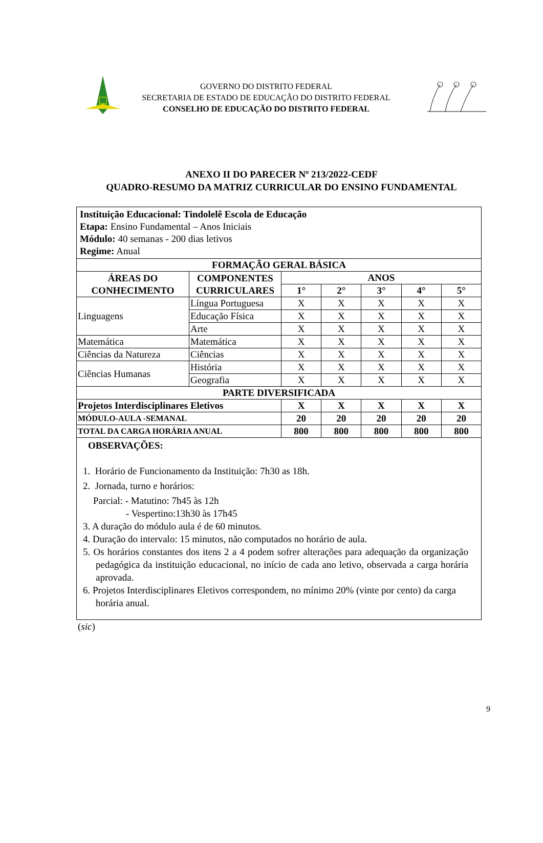GOVERNO DO DISTRITO FEDERAL
SECRETARIA DE ESTADO DE EDUCAÇÃO DO DISTRITO FEDERAL
CONSELHO DE EDUCAÇÃO DO DISTRITO FEDERAL
ANEXO II DO PARECER Nº 213/2022-CEDF
QUADRO-RESUMO DA MATRIZ CURRICULAR DO ENSINO FUNDAMENTAL
| Instituição Educacional: Tindolelê Escola de Educação Etapa: Ensino Fundamental – Anos Iniciais Módulo: 40 semanas - 200 dias letivos Regime: Anual | | | | | | |
| FORMAÇÃO GERAL BÁSICA | | | | | | |
| ÁREAS DO CONHECIMENTO | COMPONENTES CURRICULARES | ANOS | | | | |
| | | 1° | 2° | 3° | 4° | 5° |
| Linguagens | Língua Portuguesa | X | X | X | X | X |
| | Educação Física | X | X | X | X | X |
| | Arte | X | X | X | X | X |
| Matemática | Matemática | X | X | X | X | X |
| Ciências da Natureza | Ciências | X | X | X | X | X |
| Ciências Humanas | História | X | X | X | X | X |
| | Geografia | X | X | X | X | X |
| PARTE DIVERSIFICADA | | | | | | |
| Projetos Interdisciplinares Eletivos | | X | X | X | X | X |
| MÓDULO-AULA -SEMANAL | | 20 | 20 | 20 | 20 | 20 |
| TOTAL DA CARGA HORÁRIA ANUAL | | 800 | 800 | 800 | 800 | 800 |
| OBSERVAÇÕES: 1. Horário de Funcionamento da Instituição: 7h30 as 18h. 2. Jornada, turno e horários: Parcial: - Matutino: 7h45 às 12h - Vespertino:13h30 às 17h45 3. A duração do módulo aula é de 60 minutos. 4. Duração do intervalo: 15 minutos, não computados no horário de aula. 5. Os horários constantes dos itens 2 a 4 podem sofrer alterações para adequação da organização pedagógica da instituição educacional, no início de cada ano letivo, observada a carga horária aprovada. 6. Projetos Interdisciplinares Eletivos correspondem, no mínimo 20% (vinte por cento) da carga horária anual. | | | | | | |
(sic)
9